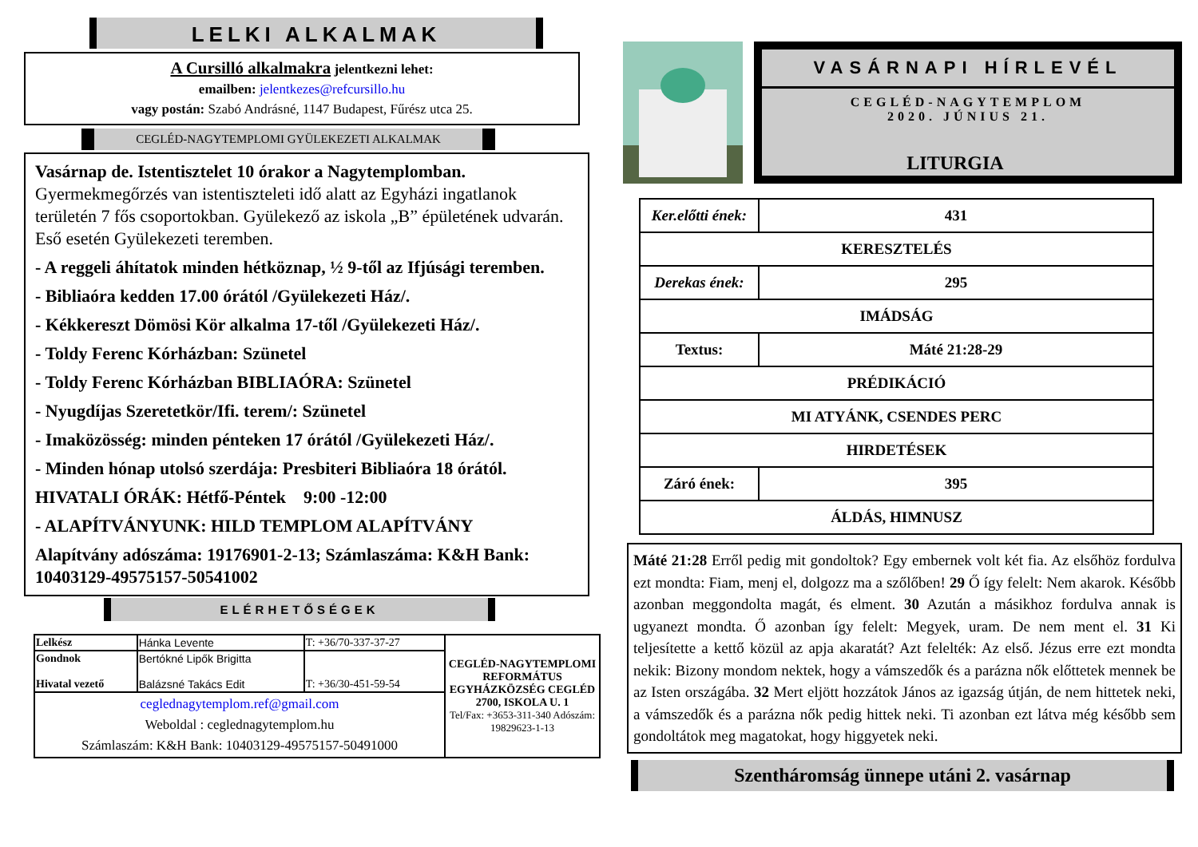LELKI ALKALMAK
A Cursilló alkalmakra jelentkezni lehet:
emailben: jelentkezes@refcursillo.hu
vagy postán: Szabó Andrásné, 1147 Budapest, Fűrész utca 25.
CEGLÉD-NAGYTEMPLOMI GYÜLEKEZETI ALKALMAK
Vasárnap de. Istentisztelet 10 órakor a Nagytemplomban.
Gyermekmegőrzés van istentiszteleti idő alatt az Egyházi ingatlanok területén 7 fős csoportokban. Gyülekező az iskola „B” épületének udvarán. Eső esetén Gyülekezeti teremben.
- A reggeli áhítatok minden hétköznap, ½ 9-től az Ifjúsági teremben.
- Bibliaóra kedden 17.00 órától /Gyülekezeti Ház/.
- Kékkereszt Dömösi Kör alkalma 17-től /Gyülekezeti Ház/.
- Toldy Ferenc Kórházban: Szünetel
- Toldy Ferenc Kórházban BIBLIAÓRA: Szünetel
- Nyugdíjas Szeretetkör/Ifi. terem/: Szünetel
- Imaközösség: minden pénteken 17 órától /Gyülekezeti Ház/.
- Minden hónap utolsó szerdája: Presbiteri Bibliaóra 18 órától.
HIVATALI ÓRÁK: Hétfő-Péntek 9:00 -12:00
- ALAPÍTVÁNYUNK: HILD TEMPLOM ALAPÍTVÁNY
Alapítvány adószáma: 19176901-2-13; Számlaszáma: K&H Bank: 10403129-49575157-50541002
ELÉRHETŐSÉGEK
| Lelkész | Hánka Levente | T: +36/70-337-37-27 | CEGLÉD-NAGYTEMPLOMI REFORMÁTUS EGYHÁZKÖZSÉG CEGLÉD 2700, ISKOLA U. 1 Tel/Fax: +3653-311-340 Adószám: 19829623-1-13 |
| Gondnok Hivatal vezető | Bertókné Lipők Brigitta Balázsné Takács Edit | T: +36/30-451-59-54 | |
| ceglednagytemplom.ref@gmail.com Weboldal : ceglednagytemplom.hu Számlaszám: K&H Bank: 10403129-49575157-50491000 | | | |
VASÁRNAPI HÍRLEVÉL
CEGLÉD-NAGYTEMPLOM
2020. JÚNIUS 21.
LITURGIA
| Ker.előtti ének: | 431 |
| KERESZTELÉS | |
| Derekas ének: | 295 |
| IMÁDSÁG | |
| Textus: | Máté 21:28-29 |
| PRÉDIKÁCIÓ | |
| MI ATYÁNK, CSENDES PERC | |
| HIRDETÉSEK | |
| Záró ének: | 395 |
| ÁLDÁS, HIMNUSZ | |
Máté 21:28 Erről pedig mit gondoltok? Egy embernek volt két fia. Az elsőhöz fordulva ezt mondta: Fiam, menj el, dolgozz ma a szőlőben! 29 Ő így felelt: Nem akarok. Később azonban meggondolta magát, és elment. 30 Azután a másikhoz fordulva annak is ugyanezt mondta. Ő azonban így felelt: Megyek, uram. De nem ment el. 31 Ki teljesítette a kettő közül az apja akaratát? Azt felelték: Az első. Jézus erre ezt mondta nekik: Bizony mondom nektek, hogy a vámszedők és a parázna nők előttetek mennek be az Isten országába. 32 Mert eljött hozzátok János az igazság útján, de nem hittetek neki, a vámszedők és a parázna nők pedig hittek neki. Ti azonban ezt látva még később sem gondoltátok meg magatokat, hogy higgyetek neki.
Szentháromság ünnepe utáni 2. vasárnap